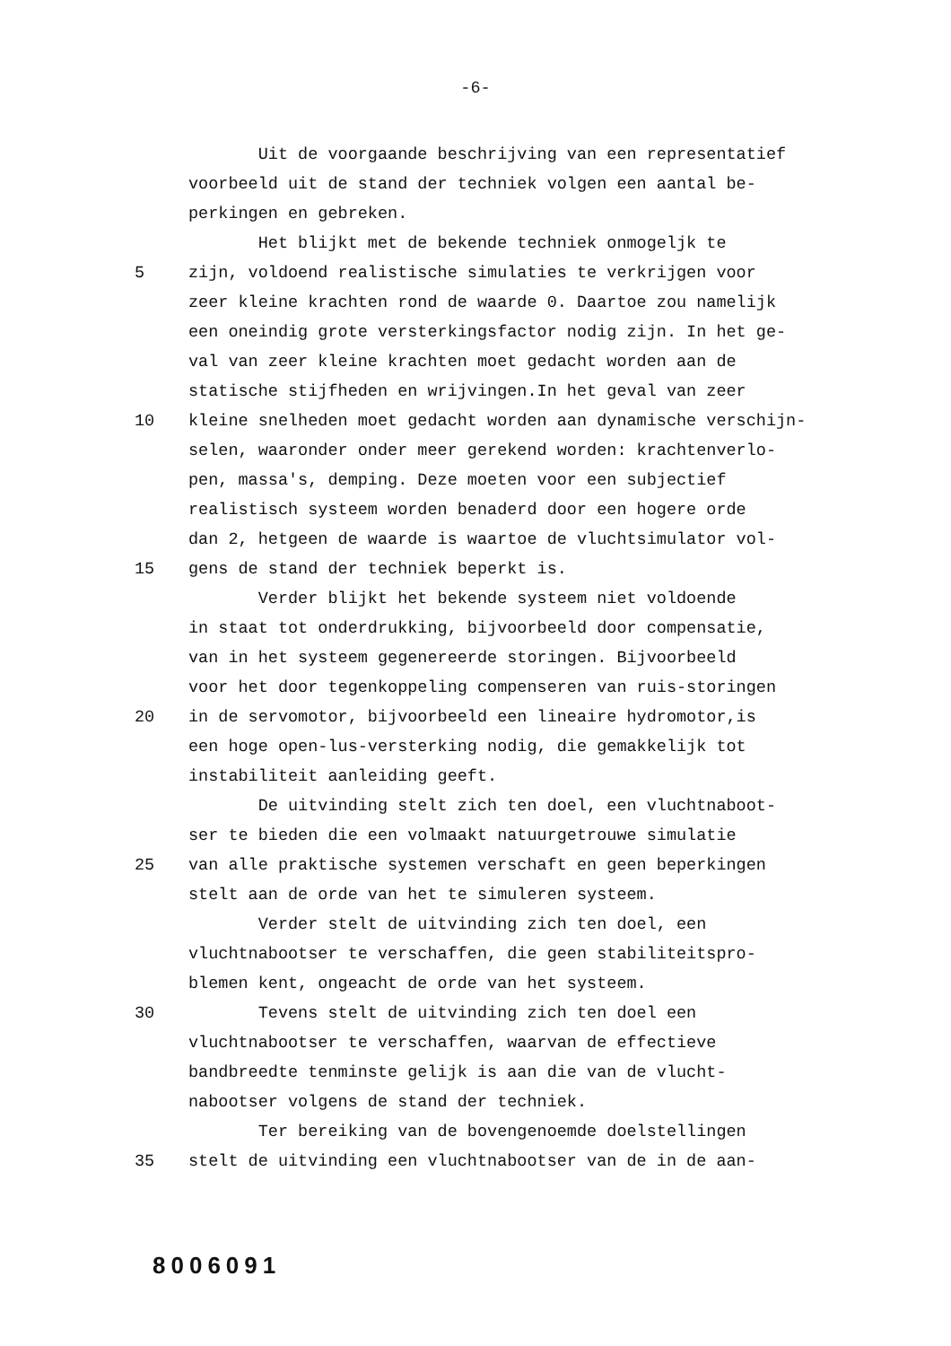-6-
Uit de voorgaande beschrijving van een representatief
voorbeeld uit de stand der techniek volgen een aantal be-
perkingen en gebreken.
Het blijkt met de bekende techniek onmogeljk te
5 zijn, voldoend realistische simulaties te verkrijgen voor
zeer kleine krachten rond de waarde 0. Daartoe zou namelijk
een oneindig grote versterkingsfactor nodig zijn. In het ge-
val van zeer kleine krachten moet gedacht worden aan de
statische stijfheden en wrijvingen.In het geval van zeer
10 kleine snelheden moet gedacht worden aan dynamische verschijn-
selen, waaronder onder meer gerekend worden: krachtenverlo-
pen, massa's, demping. Deze moeten voor een subjectief
realistisch systeem worden benaderd door een hogere orde
dan 2, hetgeen de waarde is waartoe de vluchtsimulator vol-
15 gens de stand der techniek beperkt is.
Verder blijkt het bekende systeem niet voldoende
in staat tot onderdrukking, bijvoorbeeld door compensatie,
van in het systeem gegenereerde storingen. Bijvoorbeeld
voor het door tegenkoppeling compenseren van ruis-storingen
20 in de servomotor, bijvoorbeeld een lineaire hydromotor,is
een hoge open-lus-versterking nodig, die gemakkelijk tot
instabiliteit aanleiding geeft.
De uitvinding stelt zich ten doel, een vluchtnaboot-
ser te bieden die een volmaakt natuurgetrouwe simulatie
25 van alle praktische systemen verschaft en geen beperkingen
stelt aan de orde van het te simuleren systeem.
Verder stelt de uitvinding zich ten doel, een
vluchtnabootser te verschaffen, die geen stabiliteitspro-
blemen kent, ongeacht de orde van het systeem.
30 Tevens stelt de uitvinding zich ten doel een
vluchtnabootser te verschaffen, waarvan de effectieve
bandbreedte tenminste gelijk is aan die van de vlucht-
nabootser volgens de stand der techniek.
Ter bereiking van de bovengenoemde doelstellingen
35 stelt de uitvinding een vluchtnabootser van de in de aan-
8006091